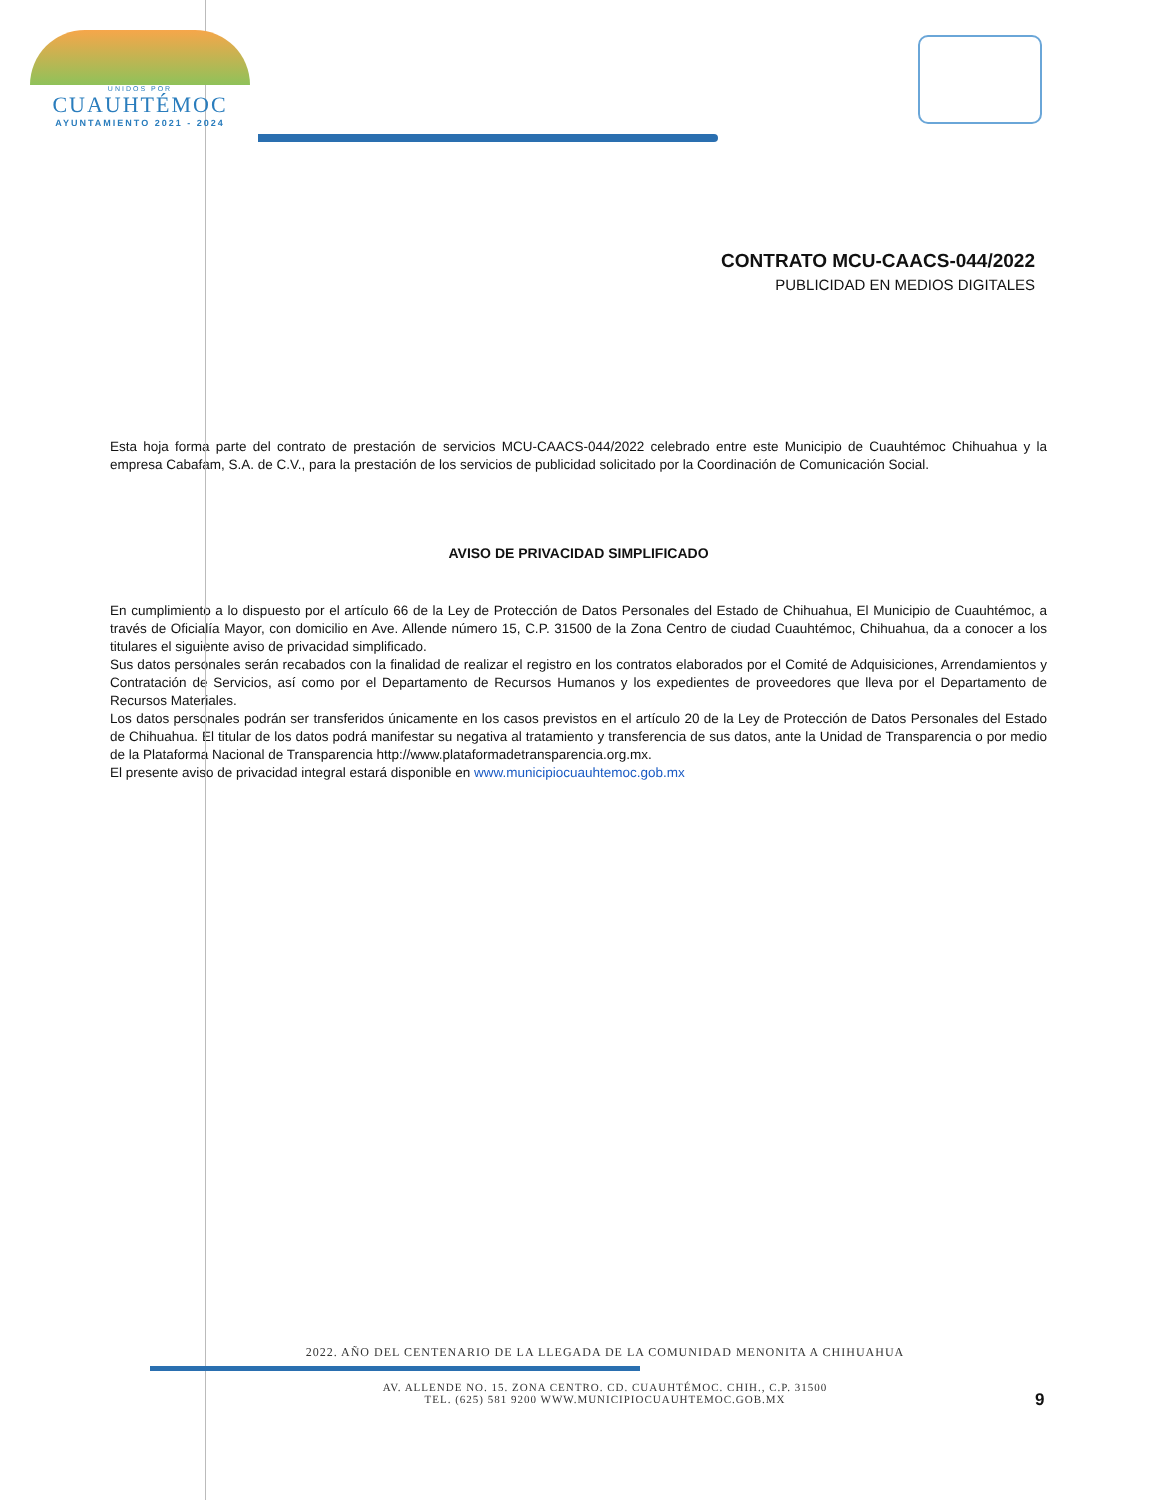UNIDOS POR
CUAUHTÉMOC
AYUNTAMIENTO 2021 - 2024
CONTRATO MCU-CAACS-044/2022
PUBLICIDAD EN MEDIOS DIGITALES
Esta hoja forma parte del contrato de prestación de servicios MCU-CAACS-044/2022 celebrado entre este Municipio de Cuauhtémoc Chihuahua y la empresa Cabafam, S.A. de C.V., para la prestación de los servicios de publicidad solicitado por la Coordinación de Comunicación Social.
AVISO DE PRIVACIDAD SIMPLIFICADO
En cumplimiento a lo dispuesto por el artículo 66 de la Ley de Protección de Datos Personales del Estado de Chihuahua, El Municipio de Cuauhtémoc, a través de Oficialía Mayor, con domicilio en Ave. Allende número 15, C.P. 31500 de la Zona Centro de ciudad Cuauhtémoc, Chihuahua, da a conocer a los titulares el siguiente aviso de privacidad simplificado.
Sus datos personales serán recabados con la finalidad de realizar el registro en los contratos elaborados por el Comité de Adquisiciones, Arrendamientos y Contratación de Servicios, así como por el Departamento de Recursos Humanos y los expedientes de proveedores que lleva por el Departamento de Recursos Materiales.
Los datos personales podrán ser transferidos únicamente en los casos previstos en el artículo 20 de la Ley de Protección de Datos Personales del Estado de Chihuahua. El titular de los datos podrá manifestar su negativa al tratamiento y transferencia de sus datos, ante la Unidad de Transparencia o por medio de la Plataforma Nacional de Transparencia http://www.plataformadetransparencia.org.mx.
El presente aviso de privacidad integral estará disponible en www.municipiocuauhtemoc.gob.mx
2022. AÑO DEL CENTENARIO DE LA LLEGADA DE LA COMUNIDAD MENONITA A CHIHUAHUA
AV. ALLENDE NO. 15. ZONA CENTRO. CD. CUAUHTÉMOC. CHIH., C.P. 31500
TEL. (625) 581 9200 WWW.MUNICIPIOCUAUHTEMOC.GOB.MX
9